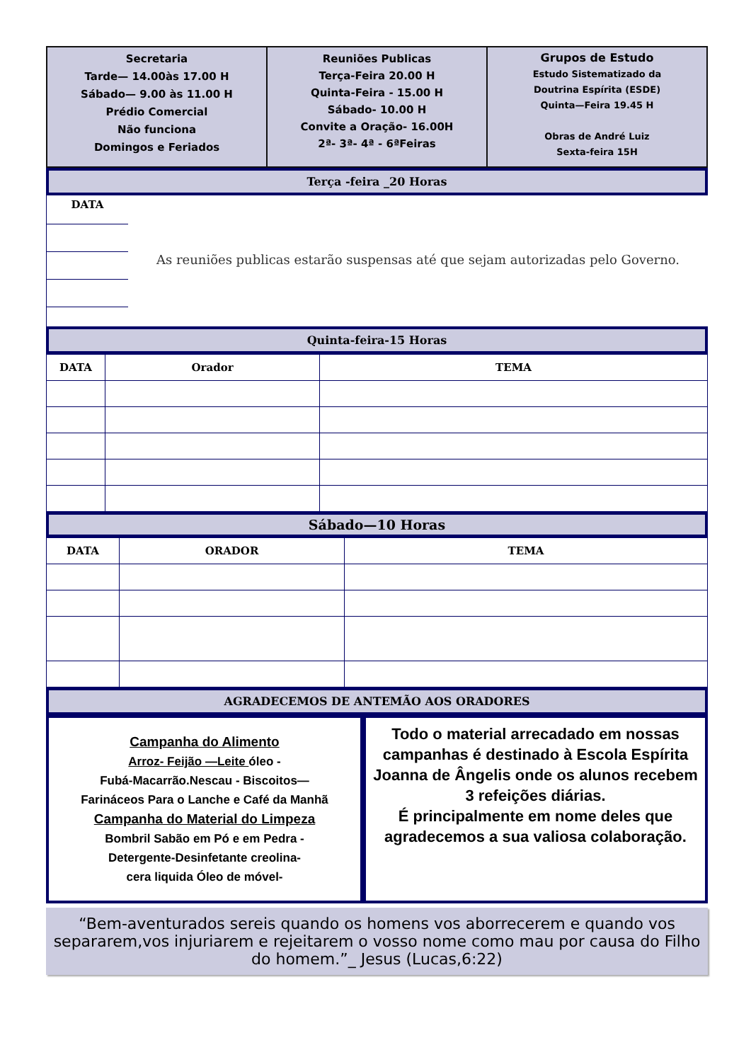Secretaria
Tarde— 14.00às 17.00 H
Sábado— 9.00 às 11.00 H
Prédio Comercial
Não funciona
Domingos e Feriados
Reuniões Publicas
Terça-Feira 20.00 H
Quinta-Feira - 15.00 H
Sábado- 10.00 H
Convite a Oração- 16.00H
2ª- 3ª- 4ª - 6ªFeiras
Grupos de Estudo
Estudo Sistematizado da
Doutrina Espírita (ESDE)
Quinta—Feira 19.45 H
Obras de André Luiz
Sexta-feira 15H
Terça -feira _20 Horas
DATA
As reuniões publicas estarão suspensas até que sejam autorizadas pelo Governo.
Quinta-feira-15 Horas
| DATA | Orador | TEMA |
| --- | --- | --- |
Sábado—10 Horas
| DATA | ORADOR | TEMA |
| --- | --- | --- |
AGRADECEMOS DE ANTEMÃO AOS ORADORES
Campanha do Alimento
Arroz- Feijão —Leite óleo -
Fubá-Macarrão.Nescau - Biscoitos—
Farináceos Para o Lanche e Café da Manhã
Campanha do Material do Limpeza
Bombril Sabão em Pó e em Pedra -
Detergente-Desinfetante creolina-
cera liquida Óleo de móvel-
Todo o material arrecadado em nossas campanhas é destinado à Escola Espírita Joanna de Ângelis onde os alunos recebem
3 refeições diárias.
É principalmente em nome deles que agradecemos a sua valiosa colaboração.
“Bem-aventurados sereis quando os homens vos aborrecerem e quando vos separarem,vos injuriarem e rejeitarem o vosso nome como mau por causa do Filho do homem.”_ Jesus (Lucas,6:22)